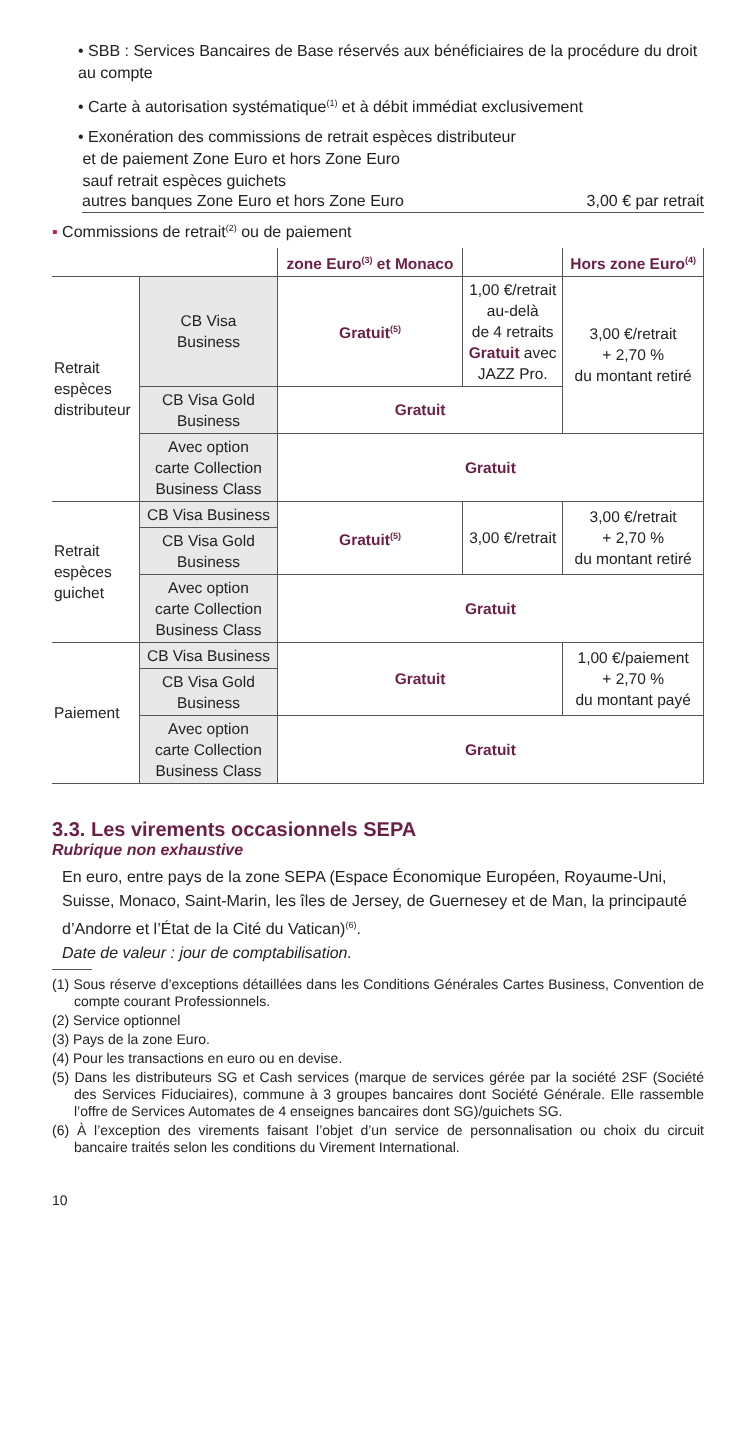• SBB : Services Bancaires de Base réservés aux bénéficiaires de la procédure du droit au compte
• Carte à autorisation systématique<sup>(1)</sup> et à débit immédiat exclusivement
• Exonération des commissions de retrait espèces distributeur
et de paiement Zone Euro et hors Zone Euro
sauf retrait espèces guichets
autres banques Zone Euro et hors Zone Euro 3,00 € par retrait
▪ Commissions de retrait<sup>(2)</sup> ou de paiement
| | | zone Euro<sup>(3)</sup> et Monaco | | Hors zone Euro<sup>(4)</sup> |
| --- | --- | --- | --- | --- |
| Retrait espèces distributeur | CB Visa Business | Gratuit<sup>(5)</sup> | 1,00 €/retrait au-delà de 4 retraits Gratuit avec JAZZ Pro. | 3,00 €/retrait + 2,70 % du montant retiré |
| | CB Visa Gold Business | Gratuit | | |
| | Avec option carte Collection Business Class | Gratuit | | |
| Retrait espèces guichet | CB Visa Business | Gratuit<sup>(5)</sup> | 3,00 €/retrait | 3,00 €/retrait + 2,70 % du montant retiré |
| | CB Visa Gold Business | | | |
| | Avec option carte Collection Business Class | Gratuit | | |
| Paiement | CB Visa Business | Gratuit | | 1,00 €/paiement + 2,70 % du montant payé |
| | CB Visa Gold Business | | | |
| | Avec option carte Collection Business Class | Gratuit | | |
3.3. Les virements occasionnels SEPA
Rubrique non exhaustive
En euro, entre pays de la zone SEPA (Espace Économique Européen, Royaume-Uni, Suisse, Monaco, Saint-Marin, les îles de Jersey, de Guernesey et de Man, la principauté d’Andorre et l’État de la Cité du Vatican)<sup>(6)</sup>.
Date de valeur : jour de comptabilisation.
(1) Sous réserve d’exceptions détaillées dans les Conditions Générales Cartes Business, Convention de compte courant Professionnels.
(2) Service optionnel
(3) Pays de la zone Euro.
(4) Pour les transactions en euro ou en devise.
(5) Dans les distributeurs SG et Cash services (marque de services gérée par la société 2SF (Société des Services Fiduciaires), commune à 3 groupes bancaires dont Société Générale. Elle rassemble l’offre de Services Automates de 4 enseignes bancaires dont SG)/guichets SG.
(6) À l’exception des virements faisant l’objet d’un service de personnalisation ou choix du circuit bancaire traités selon les conditions du Virement International.
10